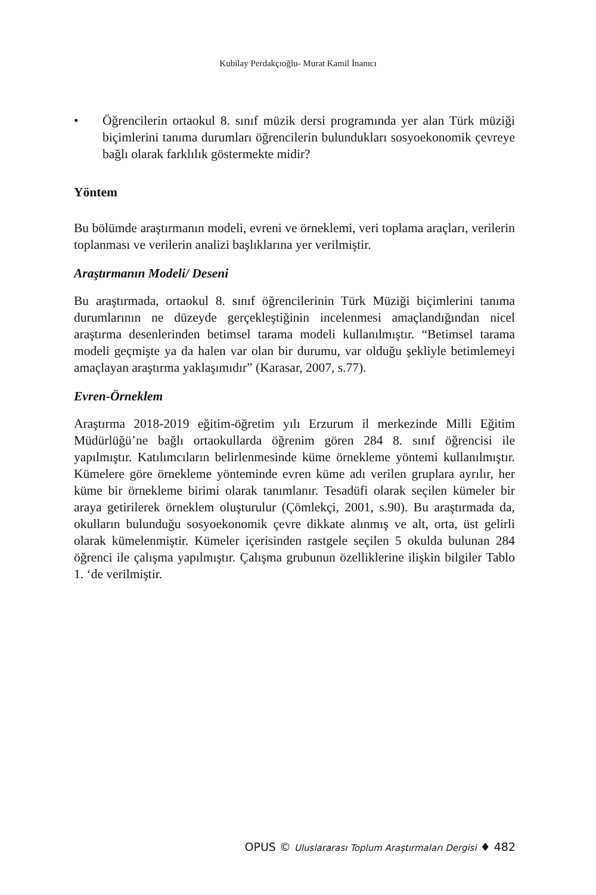Kubilay Perdakçıoğlu- Murat Kamil İnanıcı
• Öğrencilerin ortaokul 8. sınıf müzik dersi programında yer alan Türk müziği biçimlerini tanıma durumları öğrencilerin bulundukları sosyoekonomik çevreye bağlı olarak farklılık göstermekte midir?
Yöntem
Bu bölümde araştırmanın modeli, evreni ve örneklemi, veri toplama araçları, verilerin toplanması ve verilerin analizi başlıklarına yer verilmiştir.
Araştırmanın Modeli/ Deseni
Bu araştırmada, ortaokul 8. sınıf öğrencilerinin Türk Müziği biçimlerini tanıma durumlarının ne düzeyde gerçekleştiğinin incelenmesi amaçlandığından nicel araştırma desenlerinden betimsel tarama modeli kullanılmıştır. “Betimsel tarama modeli geçmişte ya da halen var olan bir durumu, var olduğu şekliyle betimlemeyi amaçlayan araştırma yaklaşımıdır” (Karasar, 2007, s.77).
Evren-Örneklem
Araştırma 2018-2019 eğitim-öğretim yılı Erzurum il merkezinde Milli Eğitim Müdürlüğü’ne bağlı ortaokullarda öğrenim gören 284 8. sınıf öğrencisi ile yapılmıştır. Katılımcıların belirlenmesinde küme örnekleme yöntemi kullanılmıştır. Kümelere göre örnekleme yönteminde evren küme adı verilen gruplara ayrılır, her küme bir örnekleme birimi olarak tanımlanır. Tesadüfi olarak seçilen kümeler bir araya getirilerek örneklem oluşturulur (Çömlekçi, 2001, s.90). Bu araştırmada da, okulların bulunduğu sosyoekonomik çevre dikkate alınmış ve alt, orta, üst gelirli olarak kümelenmiştir. Kümeler içerisinden rastgele seçilen 5 okulda bulunan 284 öğrenci ile çalışma yapılmıştır. Çalışma grubunun özelliklerine ilişkin bilgiler Tablo 1. ‘de verilmiştir.
OPUS © Uluslararası Toplum Araştırmaları Dergisi ♦ 482